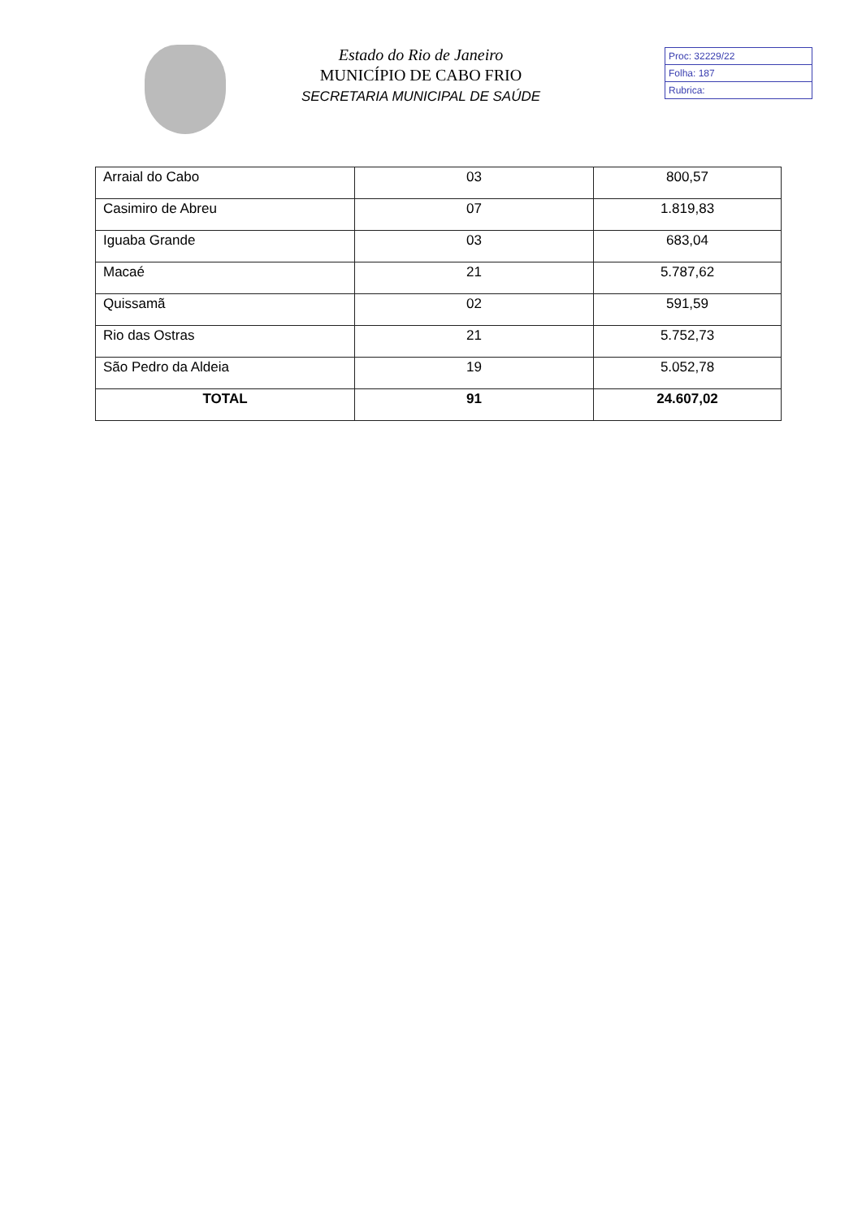Estado do Rio de Janeiro
MUNICÍPIO DE CABO FRIO
SECRETARIA MUNICIPAL DE SAÚDE
Proc: 32229/22
Folha: 187
Rubrica:
| Arraial do Cabo | 03 | 800,57 |
| Casimiro de Abreu | 07 | 1.819,83 |
| Iguaba Grande | 03 | 683,04 |
| Macaé | 21 | 5.787,62 |
| Quissamã | 02 | 591,59 |
| Rio das Ostras | 21 | 5.752,73 |
| São Pedro da Aldeia | 19 | 5.052,78 |
| TOTAL | 91 | 24.607,02 |